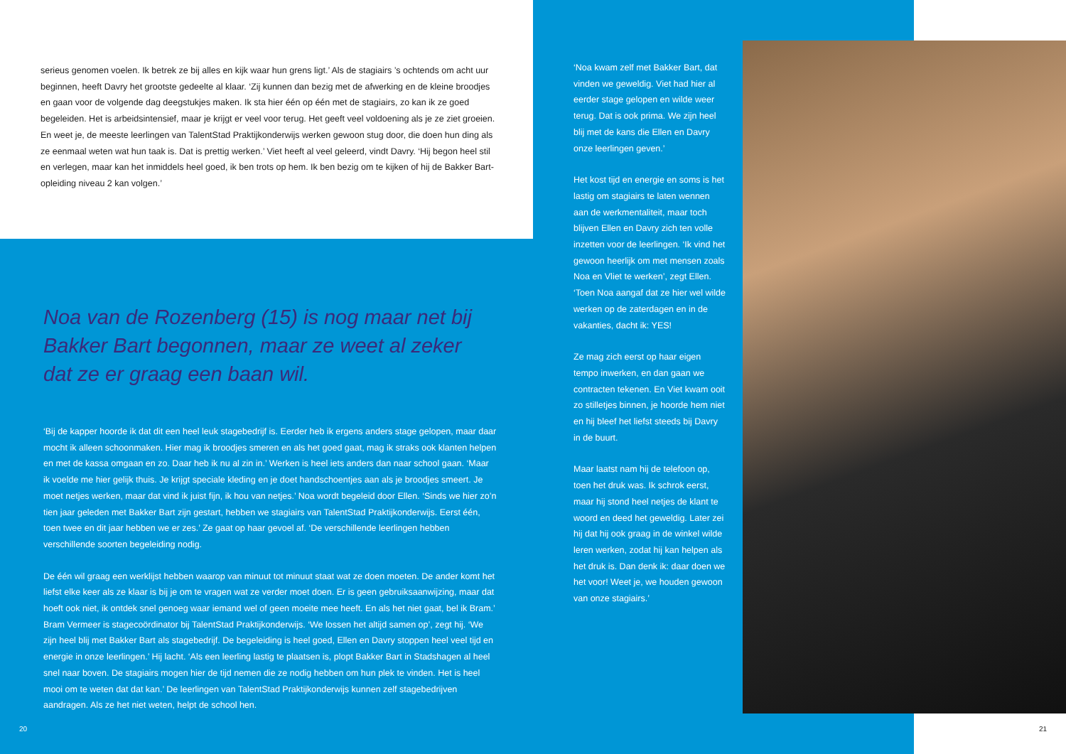serieus genomen voelen. Ik betrek ze bij alles en kijk waar hun grens ligt.’ Als de stagiairs ’s ochtends om acht uur beginnen, heeft Davry het grootste gedeelte al klaar. ‘Zij kunnen dan bezig met de afwerking en de kleine broodjes en gaan voor de volgende dag deegstukjes maken. Ik sta hier één op één met de stagiairs, zo kan ik ze goed begeleiden. Het is arbeidsintensief, maar je krijgt er veel voor terug. Het geeft veel voldoening als je ze ziet groeien. En weet je, de meeste leerlingen van TalentStad Praktijkonderwijs werken gewoon stug door, die doen hun ding als ze eenmaal weten wat hun taak is. Dat is prettig werken.’ Viet heeft al veel geleerd, vindt Davry. ‘Hij begon heel stil en verlegen, maar kan het inmiddels heel goed, ik ben trots op hem. Ik ben bezig om te kijken of hij de Bakker Bart-opleiding niveau 2 kan volgen.’
Noa van de Rozenberg (15) is nog maar net bij Bakker Bart begonnen, maar ze weet al zeker dat ze er graag een baan wil.
‘Bij de kapper hoorde ik dat dit een heel leuk stagebedrijf is. Eerder heb ik ergens anders stage gelopen, maar daar mocht ik alleen schoonmaken. Hier mag ik broodjes smeren en als het goed gaat, mag ik straks ook klanten helpen en met de kassa omgaan en zo. Daar heb ik nu al zin in.’ Werken is heel iets anders dan naar school gaan. ‘Maar ik voelde me hier gelijk thuis. Je krijgt speciale kleding en je doet handschoentjes aan als je broodjes smeert. Je moet netjes werken, maar dat vind ik juist fijn, ik hou van netjes.’ Noa wordt begeleid door Ellen. ‘Sinds we hier zo’n tien jaar geleden met Bakker Bart zijn gestart, hebben we stagiairs van TalentStad Praktijkonderwijs. Eerst één, toen twee en dit jaar hebben we er zes.’ Ze gaat op haar gevoel af. ‘De verschillende leerlingen hebben verschillende soorten begeleiding nodig.
De één wil graag een werklijst hebben waarop van minuut tot minuut staat wat ze doen moeten. De ander komt het liefst elke keer als ze klaar is bij je om te vragen wat ze verder moet doen. Er is geen gebruiksaanwijzing, maar dat hoeft ook niet, ik ontdek snel genoeg waar iemand wel of geen moeite mee heeft. En als het niet gaat, bel ik Bram.’ Bram Vermeer is stagecoördinator bij TalentStad Praktijkonderwijs. ‘We lossen het altijd samen op’, zegt hij. ‘We zijn heel blij met Bakker Bart als stagebedrijf. De begeleiding is heel goed, Ellen en Davry stoppen heel veel tijd en energie in onze leerlingen.’ Hij lacht. ‘Als een leerling lastig te plaatsen is, plopt Bakker Bart in Stadshagen al heel snel naar boven. De stagiairs mogen hier de tijd nemen die ze nodig hebben om hun plek te vinden. Het is heel mooi om te weten dat dat kan.’ De leerlingen van TalentStad Praktijkonderwijs kunnen zelf stagebedrijven aandragen. Als ze het niet weten, helpt de school hen.
‘Noa kwam zelf met Bakker Bart, dat vinden we geweldig. Viet had hier al eerder stage gelopen en wilde weer terug. Dat is ook prima. We zijn heel blij met de kans die Ellen en Davry onze leerlingen geven.’
Het kost tijd en energie en soms is het lastig om stagiairs te laten wennen aan de werkmentaliteit, maar toch blijven Ellen en Davry zich ten volle inzetten voor de leerlingen. ‘Ik vind het gewoon heerlijk om met mensen zoals Noa en Vliet te werken’, zegt Ellen. ‘Toen Noa aangaf dat ze hier wel wilde werken op de zaterdagen en in de vakanties, dacht ik: YES!
Ze mag zich eerst op haar eigen tempo inwerken, en dan gaan we contracten tekenen. En Viet kwam ooit zo stilletjes binnen, je hoorde hem niet en hij bleef het liefst steeds bij Davry in de buurt.
Maar laatst nam hij de telefoon op, toen het druk was. Ik schrok eerst, maar hij stond heel netjes de klant te woord en deed het geweldig. Later zei hij dat hij ook graag in de winkel wilde leren werken, zodat hij kan helpen als het druk is. Dan denk ik: daar doen we het voor! Weet je, we houden gewoon van onze stagiairs.’
20 21